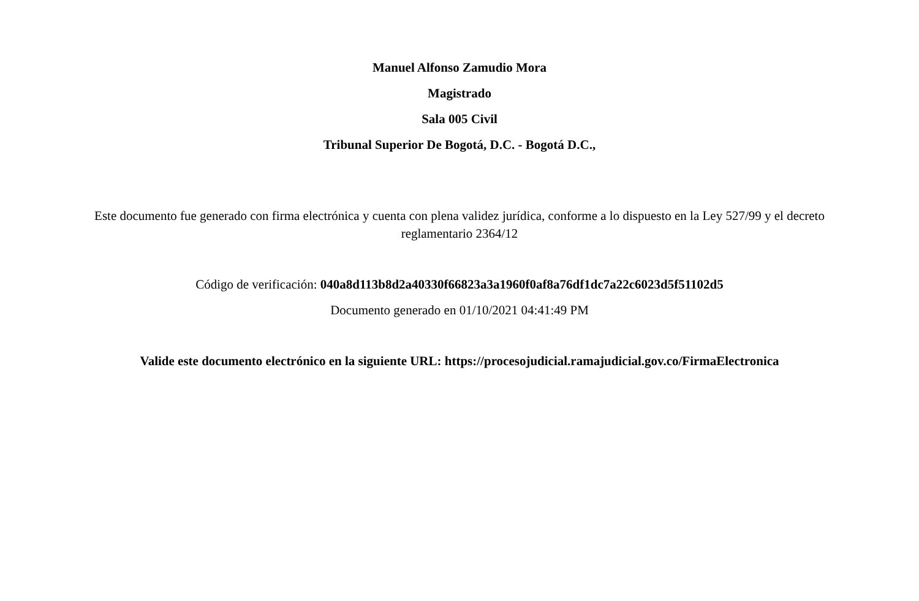Manuel Alfonso Zamudio Mora
Magistrado
Sala 005 Civil
Tribunal Superior De Bogotá, D.C. - Bogotá D.C.,
Este documento fue generado con firma electrónica y cuenta con plena validez jurídica, conforme a lo dispuesto en la Ley 527/99 y el decreto reglamentario 2364/12
Código de verificación: 040a8d113b8d2a40330f66823a3a1960f0af8a76df1dc7a22c6023d5f51102d5
Documento generado en 01/10/2021 04:41:49 PM
Valide este documento electrónico en la siguiente URL: https://procesojudicial.ramajudicial.gov.co/FirmaElectronica